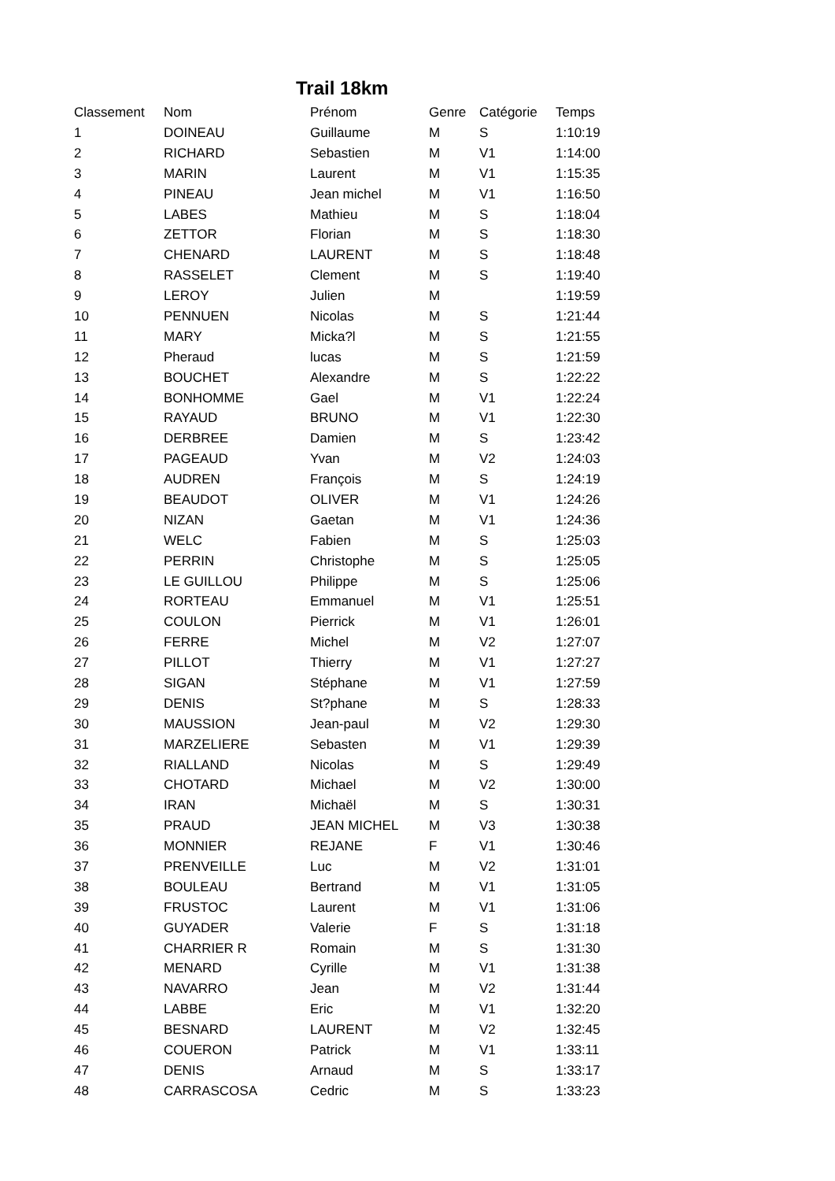Trail 18km
| Classement | Nom | Prénom | Genre | Catégorie | Temps |
| --- | --- | --- | --- | --- | --- |
| 1 | DOINEAU | Guillaume | M | S | 1:10:19 |
| 2 | RICHARD | Sebastien | M | V1 | 1:14:00 |
| 3 | MARIN | Laurent | M | V1 | 1:15:35 |
| 4 | PINEAU | Jean michel | M | V1 | 1:16:50 |
| 5 | LABES | Mathieu | M | S | 1:18:04 |
| 6 | ZETTOR | Florian | M | S | 1:18:30 |
| 7 | CHENARD | LAURENT | M | S | 1:18:48 |
| 8 | RASSELET | Clement | M | S | 1:19:40 |
| 9 | LEROY | Julien | M | | 1:19:59 |
| 10 | PENNUEN | Nicolas | M | S | 1:21:44 |
| 11 | MARY | Micka?l | M | S | 1:21:55 |
| 12 | Pheraud | lucas | M | S | 1:21:59 |
| 13 | BOUCHET | Alexandre | M | S | 1:22:22 |
| 14 | BONHOMME | Gael | M | V1 | 1:22:24 |
| 15 | RAYAUD | BRUNO | M | V1 | 1:22:30 |
| 16 | DERBREE | Damien | M | S | 1:23:42 |
| 17 | PAGEAUD | Yvan | M | V2 | 1:24:03 |
| 18 | AUDREN | François | M | S | 1:24:19 |
| 19 | BEAUDOT | OLIVER | M | V1 | 1:24:26 |
| 20 | NIZAN | Gaetan | M | V1 | 1:24:36 |
| 21 | WELC | Fabien | M | S | 1:25:03 |
| 22 | PERRIN | Christophe | M | S | 1:25:05 |
| 23 | LE GUILLOU | Philippe | M | S | 1:25:06 |
| 24 | RORTEAU | Emmanuel | M | V1 | 1:25:51 |
| 25 | COULON | Pierrick | M | V1 | 1:26:01 |
| 26 | FERRE | Michel | M | V2 | 1:27:07 |
| 27 | PILLOT | Thierry | M | V1 | 1:27:27 |
| 28 | SIGAN | Stéphane | M | V1 | 1:27:59 |
| 29 | DENIS | St?phane | M | S | 1:28:33 |
| 30 | MAUSSION | Jean-paul | M | V2 | 1:29:30 |
| 31 | MARZELIERE | Sebasten | M | V1 | 1:29:39 |
| 32 | RIALLAND | Nicolas | M | S | 1:29:49 |
| 33 | CHOTARD | Michael | M | V2 | 1:30:00 |
| 34 | IRAN | Michaël | M | S | 1:30:31 |
| 35 | PRAUD | JEAN MICHEL | M | V3 | 1:30:38 |
| 36 | MONNIER | REJANE | F | V1 | 1:30:46 |
| 37 | PRENVEILLE | Luc | M | V2 | 1:31:01 |
| 38 | BOULEAU | Bertrand | M | V1 | 1:31:05 |
| 39 | FRUSTOC | Laurent | M | V1 | 1:31:06 |
| 40 | GUYADER | Valerie | F | S | 1:31:18 |
| 41 | CHARRIER R | Romain | M | S | 1:31:30 |
| 42 | MENARD | Cyrille | M | V1 | 1:31:38 |
| 43 | NAVARRO | Jean | M | V2 | 1:31:44 |
| 44 | LABBE | Eric | M | V1 | 1:32:20 |
| 45 | BESNARD | LAURENT | M | V2 | 1:32:45 |
| 46 | COUERON | Patrick | M | V1 | 1:33:11 |
| 47 | DENIS | Arnaud | M | S | 1:33:17 |
| 48 | CARRASCOSA | Cedric | M | S | 1:33:23 |